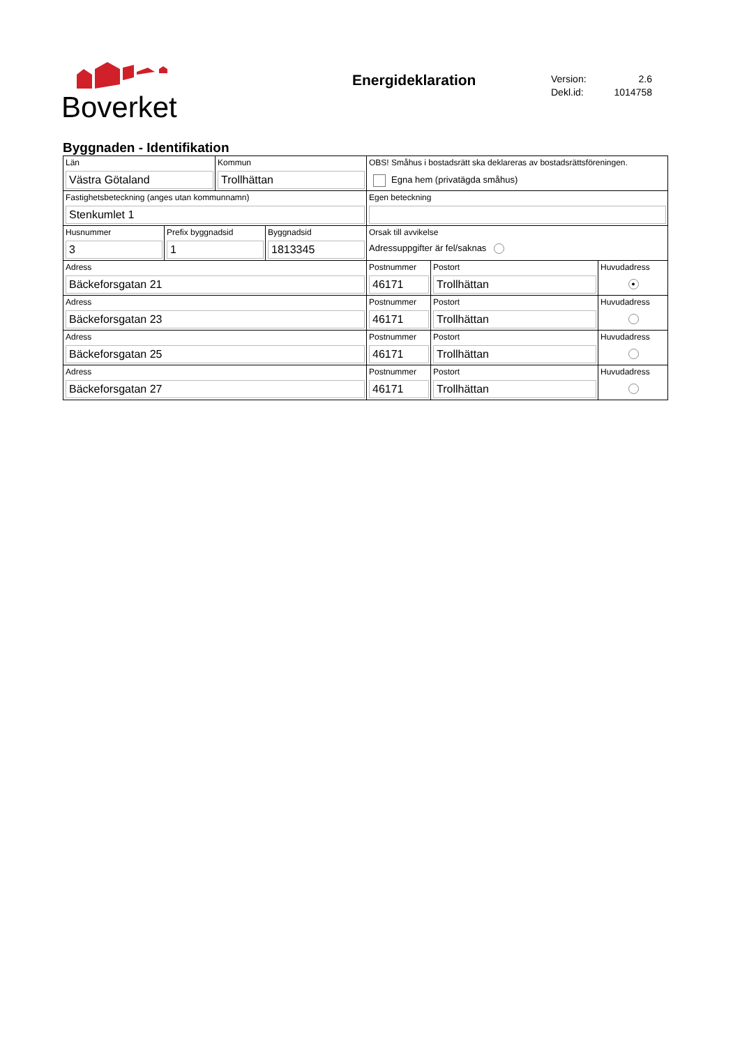Boverket
Energideklaration
Version: 2.6
Dekl.id: 1014758
Byggnaden - Identifikation
Län
Västra Götaland
Kommun
Trollhättan
OBS! Småhus i bostadsrätt ska deklareras av bostadsrättsföreningen.
Egna hem (privatägda småhus)
Fastighetsbeteckning (anges utan kommunnamn)
Stenkumlet 1
Egen beteckning
Husnummer
3
Prefix byggnadsid
1
Byggnadsid
1813345
Orsak till avvikelse
Adressuppgifter är fel/saknas
Adress
Bäckeforsgatan 21
Postnummer
46171
Postort
Trollhättan
Huvudadress
●
Adress
Bäckeforsgatan 23
Postnummer
46171
Postort
Trollhättan
Huvudadress
Adress
Bäckeforsgatan 25
Postnummer
46171
Postort
Trollhättan
Huvudadress
Adress
Bäckeforsgatan 27
Postnummer
46171
Postort
Trollhättan
Huvudadress